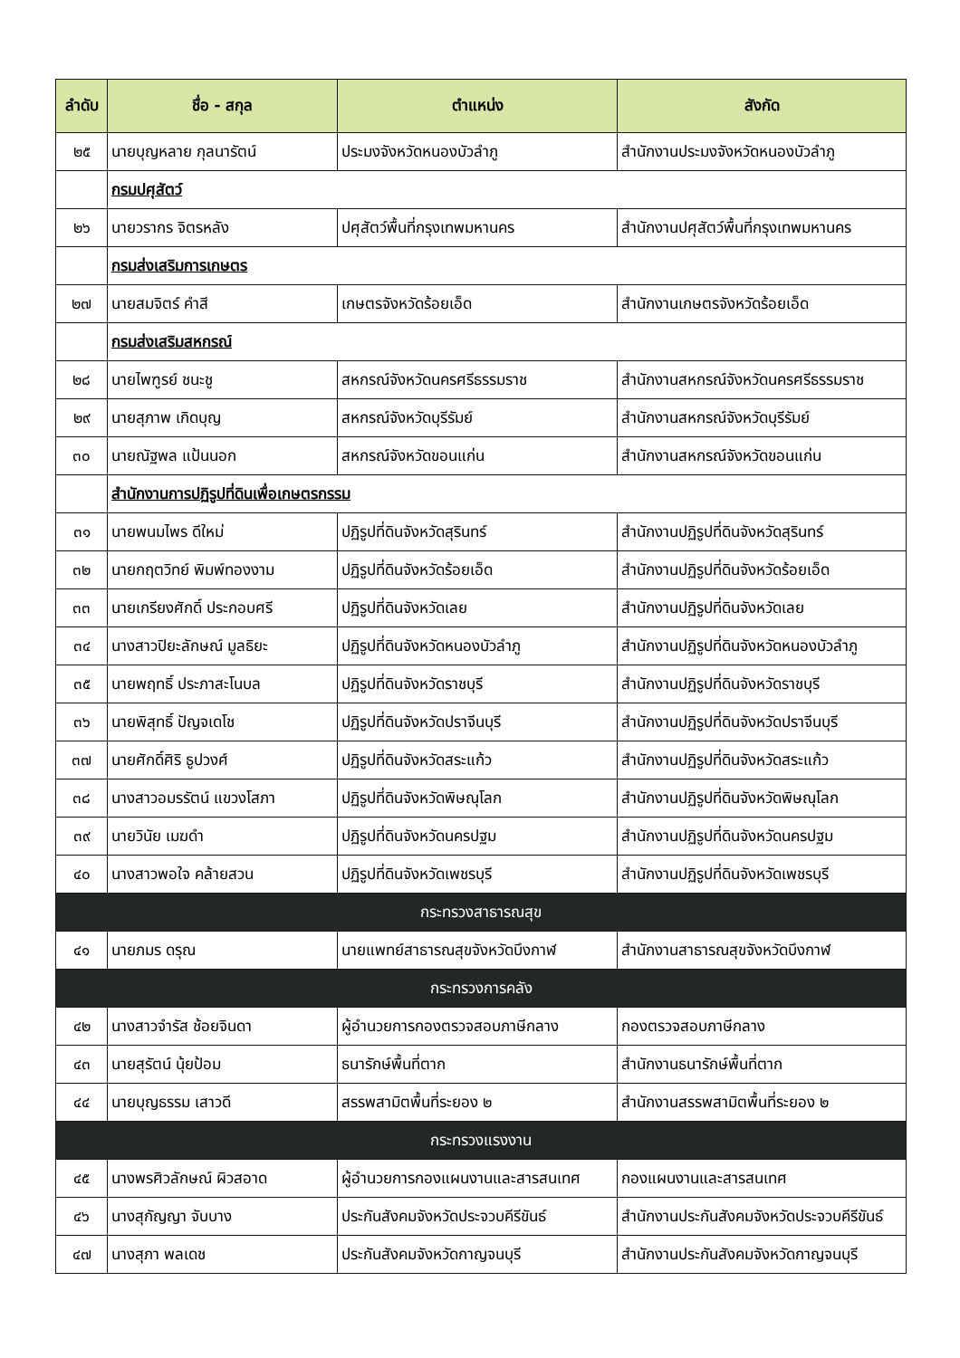| ลำดับ | ชื่อ - สกุล | ตำแหน่ง | สังกัด |
| --- | --- | --- | --- |
| ๒๕ | นายบุญหลาย กุลนารัตน์ | ประมงจังหวัดหนองบัวลำภู | สำนักงานประมงจังหวัดหนองบัวลำภู |
| | กรมปศุสัตว์ | | |
| ๒๖ | นายวรากร จิตรหลัง | ปศุสัตว์พื้นที่กรุงเทพมหานคร | สำนักงานปศุสัตว์พื้นที่กรุงเทพมหานคร |
| | กรมส่งเสริมการเกษตร | | |
| ๒๗ | นายสมจิตร์ คำสี | เกษตรจังหวัดร้อยเอ็ด | สำนักงานเกษตรจังหวัดร้อยเอ็ด |
| | กรมส่งเสริมสหกรณ์ | | |
| ๒๘ | นายไพฑูรย์ ชนะชู | สหกรณ์จังหวัดนครศรีธรรมราช | สำนักงานสหกรณ์จังหวัดนครศรีธรรมราช |
| ๒๙ | นายสุภาพ เกิดบุญ | สหกรณ์จังหวัดบุรีรัมย์ | สำนักงานสหกรณ์จังหวัดบุรีรัมย์ |
| ๓๐ | นายณัฐพล แป้นนอก | สหกรณ์จังหวัดขอนแก่น | สำนักงานสหกรณ์จังหวัดขอนแก่น |
| | สำนักงานการปฏิรูปที่ดินเพื่อเกษตรกรรม | | |
| ๓๑ | นายพนมไพร ดีใหม่ | ปฏิรูปที่ดินจังหวัดสุรินทร์ | สำนักงานปฏิรูปที่ดินจังหวัดสุรินทร์ |
| ๓๒ | นายกฤตวิทย์ พิมพ์ทองงาม | ปฏิรูปที่ดินจังหวัดร้อยเอ็ด | สำนักงานปฏิรูปที่ดินจังหวัดร้อยเอ็ด |
| ๓๓ | นายเกรียงศักดิ์ ประกอบศรี | ปฏิรูปที่ดินจังหวัดเลย | สำนักงานปฏิรูปที่ดินจังหวัดเลย |
| ๓๔ | นางสาวปิยะลักษณ์ มูลธิยะ | ปฏิรูปที่ดินจังหวัดหนองบัวลำภู | สำนักงานปฏิรูปที่ดินจังหวัดหนองบัวลำภู |
| ๓๕ | นายพฤทธิ์ ประภาสะโนบล | ปฏิรูปที่ดินจังหวัดราชบุรี | สำนักงานปฏิรูปที่ดินจังหวัดราชบุรี |
| ๓๖ | นายพิสุทธิ์ ปัญจเดโช | ปฏิรูปที่ดินจังหวัดปราจีนบุรี | สำนักงานปฏิรูปที่ดินจังหวัดปราจีนบุรี |
| ๓๗ | นายศักดิ์ศิริ ธูปวงศ์ | ปฏิรูปที่ดินจังหวัดสระแก้ว | สำนักงานปฏิรูปที่ดินจังหวัดสระแก้ว |
| ๓๘ | นางสาวอมรรัตน์ แขวงโสภา | ปฏิรูปที่ดินจังหวัดพิษณุโลก | สำนักงานปฏิรูปที่ดินจังหวัดพิษณุโลก |
| ๓๙ | นายวินัย เมฆดำ | ปฏิรูปที่ดินจังหวัดนครปฐม | สำนักงานปฏิรูปที่ดินจังหวัดนครปฐม |
| ๔๐ | นางสาวพอใจ คล้ายสวน | ปฏิรูปที่ดินจังหวัดเพชรบุรี | สำนักงานปฏิรูปที่ดินจังหวัดเพชรบุรี |
| กระทรวงสาธารณสุข | | | |
| ๔๑ | นายภมร ดรุณ | นายแพทย์สาธารณสุขจังหวัดบึงกาฬ | สำนักงานสาธารณสุขจังหวัดบึงกาฬ |
| กระทรวงการคลัง | | | |
| ๔๒ | นางสาวจำรัส ช้อยจินดา | ผู้อำนวยการกองตรวจสอบภาษีกลาง | กองตรวจสอบภาษีกลาง |
| ๔๓ | นายสุรัตน์ นุ้ยป้อม | ธนารักษ์พื้นที่ตาก | สำนักงานธนารักษ์พื้นที่ตาก |
| ๔๔ | นายบุญธรรม เสาวดี | สรรพสามิตพื้นที่ระยอง ๒ | สำนักงานสรรพสามิตพื้นที่ระยอง ๒ |
| กระทรวงแรงงาน | | | |
| ๔๕ | นางพรศิวลักษณ์ ผิวสอาด | ผู้อำนวยการกองแผนงานและสารสนเทศ | กองแผนงานและสารสนเทศ |
| ๔๖ | นางสุกัญญา จับบาง | ประกันสังคมจังหวัดประจวบคีรีขันธ์ | สำนักงานประกันสังคมจังหวัดประจวบคีรีขันธ์ |
| ๔๗ | นางสุภา พลเดช | ประกันสังคมจังหวัดกาญจนบุรี | สำนักงานประกันสังคมจังหวัดกาญจนบุรี |